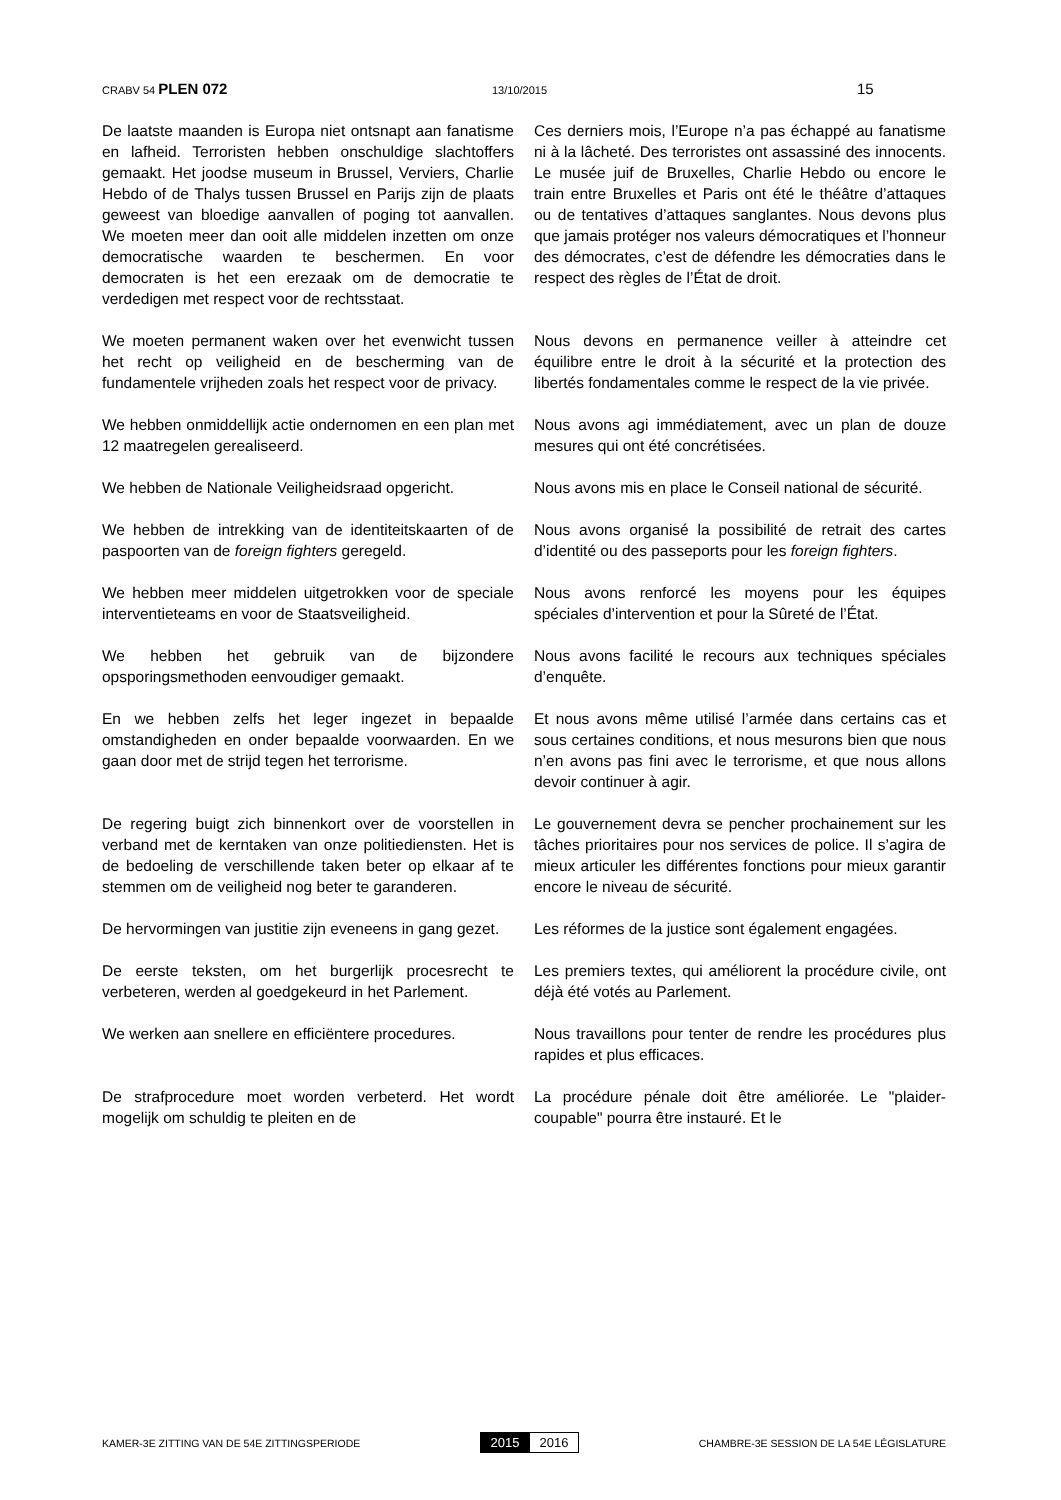CRABV 54 PLEN 072 13/10/2015 15
De laatste maanden is Europa niet ontsnapt aan fanatisme en lafheid. Terroristen hebben onschuldige slachtoffers gemaakt. Het joodse museum in Brussel, Verviers, Charlie Hebdo of de Thalys tussen Brussel en Parijs zijn de plaats geweest van bloedige aanvallen of poging tot aanvallen. We moeten meer dan ooit alle middelen inzetten om onze democratische waarden te beschermen. En voor democraten is het een erezaak om de democratie te verdedigen met respect voor de rechtsstaat.
Ces derniers mois, l’Europe n’a pas échappé au fanatisme ni à la lâcheté. Des terroristes ont assassiné des innocents. Le musée juif de Bruxelles, Charlie Hebdo ou encore le train entre Bruxelles et Paris ont été le théâtre d’attaques ou de tentatives d’attaques sanglantes. Nous devons plus que jamais protéger nos valeurs démocratiques et l’honneur des démocrates, c’est de défendre les démocraties dans le respect des règles de l’État de droit.
We moeten permanent waken over het evenwicht tussen het recht op veiligheid en de bescherming van de fundamentele vrijheden zoals het respect voor de privacy.
Nous devons en permanence veiller à atteindre cet équilibre entre le droit à la sécurité et la protection des libertés fondamentales comme le respect de la vie privée.
We hebben onmiddellijk actie ondernomen en een plan met 12 maatregelen gerealiseerd.
Nous avons agi immédiatement, avec un plan de douze mesures qui ont été concrétisées.
We hebben de Nationale Veiligheidsraad opgericht.
Nous avons mis en place le Conseil national de sécurité.
We hebben de intrekking van de identiteitskaarten of de paspoorten van de foreign fighters geregeld.
Nous avons organisé la possibilité de retrait des cartes d’identité ou des passeports pour les foreign fighters.
We hebben meer middelen uitgetrokken voor de speciale interventieteams en voor de Staatsveiligheid.
Nous avons renforcé les moyens pour les équipes spéciales d’intervention et pour la Sûreté de l’État.
We hebben het gebruik van de bijzondere opsporingsmethoden eenvoudiger gemaakt.
Nous avons facilité le recours aux techniques spéciales d’enquête.
En we hebben zelfs het leger ingezet in bepaalde omstandigheden en onder bepaalde voorwaarden. En we gaan door met de strijd tegen het terrorisme.
Et nous avons même utilisé l’armée dans certains cas et sous certaines conditions, et nous mesurons bien que nous n’en avons pas fini avec le terrorisme, et que nous allons devoir continuer à agir.
De regering buigt zich binnenkort over de voorstellen in verband met de kerntaken van onze politiediensten. Het is de bedoeling de verschillende taken beter op elkaar af te stemmen om de veiligheid nog beter te garanderen.
Le gouvernement devra se pencher prochainement sur les tâches prioritaires pour nos services de police. Il s’agira de mieux articuler les différentes fonctions pour mieux garantir encore le niveau de sécurité.
De hervormingen van justitie zijn eveneens in gang gezet.
Les réformes de la justice sont également engagées.
De eerste teksten, om het burgerlijk procesrecht te verbeteren, werden al goedgekeurd in het Parlement.
Les premiers textes, qui améliorent la procédure civile, ont déjà été votés au Parlement.
We werken aan snellere en efficiëntere procedures.
Nous travaillons pour tenter de rendre les procédures plus rapides et plus efficaces.
De strafprocedure moet worden verbeterd. Het wordt mogelijk om schuldig te pleiten en de
La procédure pénale doit être améliorée. Le "plaider-coupable" pourra être instauré. Et le
KAMER-3E ZITTING VAN DE 54E ZITTINGSPERIODE 2015 2016 CHAMBRE-3E SESSION DE LA 54E LÉGISLATURE